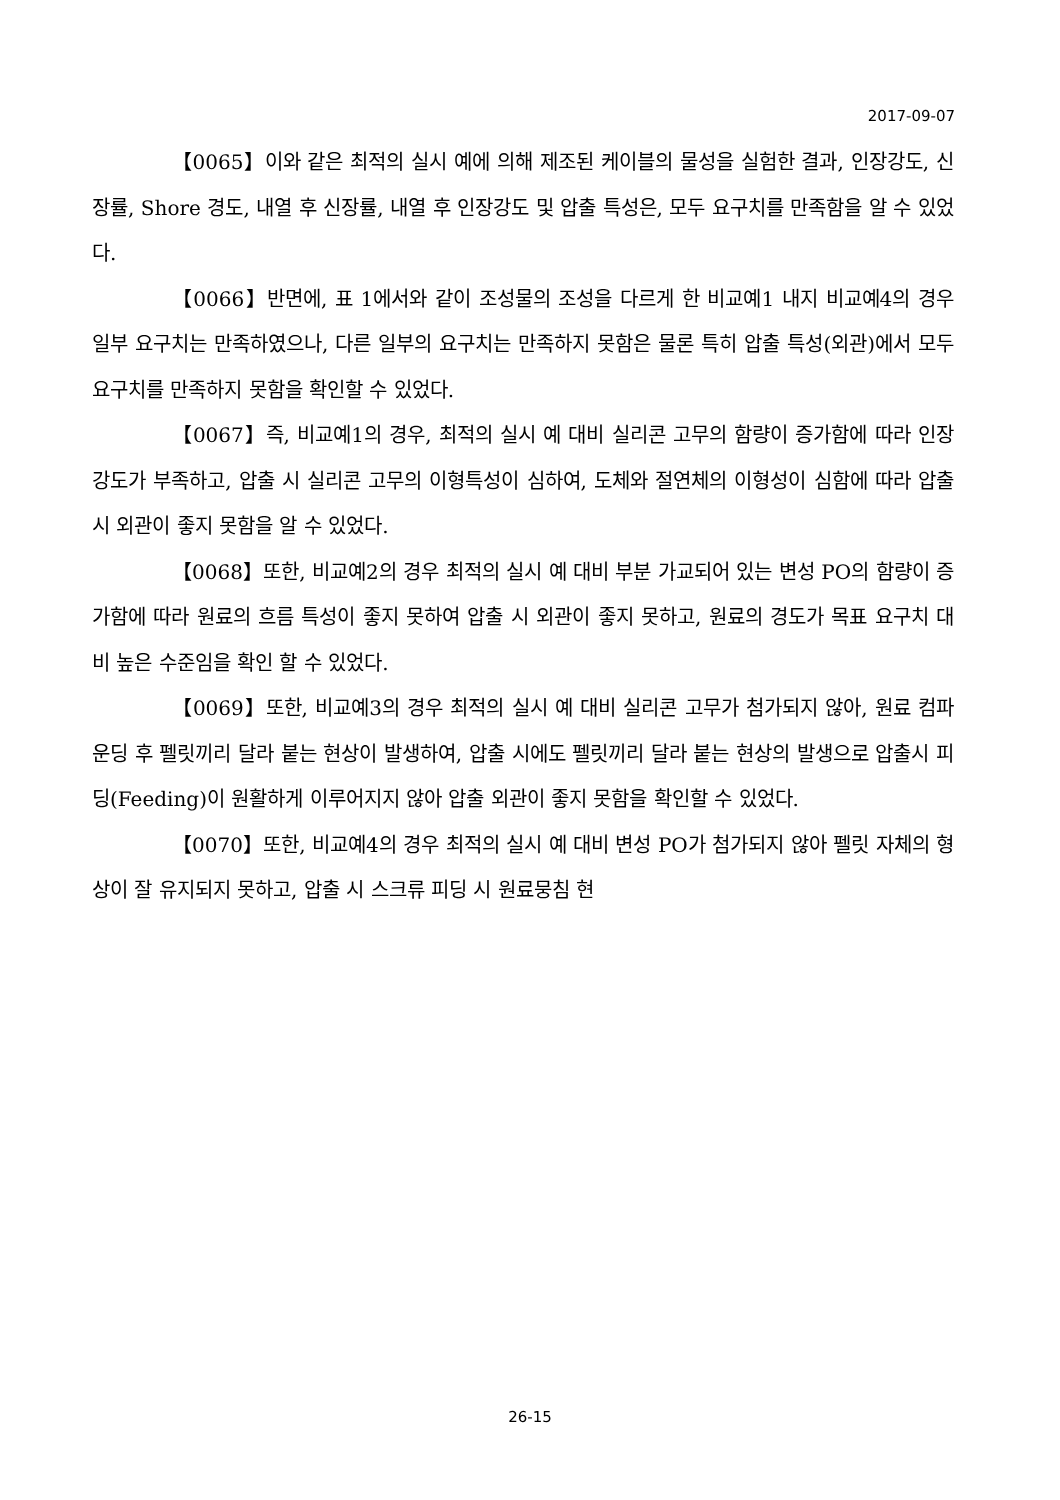2017-09-07
【0065】이와 같은 최적의 실시 예에 의해 제조된 케이블의 물성을 실험한 결과, 인장강도, 신장률, Shore 경도, 내열 후 신장률, 내열 후 인장강도 및 압출 특성은, 모두 요구치를 만족함을 알 수 있었다.
【0066】반면에, 표 1에서와 같이 조성물의 조성을 다르게 한 비교예1 내지 비교예4의 경우 일부 요구치는 만족하였으나, 다른 일부의 요구치는 만족하지 못함은 물론 특히 압출 특성(외관)에서 모두 요구치를 만족하지 못함을 확인할 수 있었다.
【0067】즉, 비교예1의 경우, 최적의 실시 예 대비 실리콘 고무의 함량이 증가함에 따라 인장강도가 부족하고, 압출 시 실리콘 고무의 이형특성이 심하여, 도체와 절연체의 이형성이 심함에 따라 압출 시 외관이 좋지 못함을 알 수 있었다.
【0068】또한, 비교예2의 경우 최적의 실시 예 대비 부분 가교되어 있는 변성 PO의 함량이 증가함에 따라 원료의 흐름 특성이 좋지 못하여 압출 시 외관이 좋지 못하고, 원료의 경도가 목표 요구치 대비 높은 수준임을 확인 할 수 있었다.
【0069】또한, 비교예3의 경우 최적의 실시 예 대비 실리콘 고무가 첨가되지 않아, 원료 컴파운딩 후 펠릿끼리 달라 붙는 현상이 발생하여, 압출 시에도 펠릿끼리 달라 붙는 현상의 발생으로 압출시 피딩(Feeding)이 원활하게 이루어지지 않아 압출 외관이 좋지 못함을 확인할 수 있었다.
【0070】또한, 비교예4의 경우 최적의 실시 예 대비 변성 PO가 첨가되지 않아 펠릿 자체의 형상이 잘 유지되지 못하고, 압출 시 스크류 피딩 시 원료뭉침 현
26-15